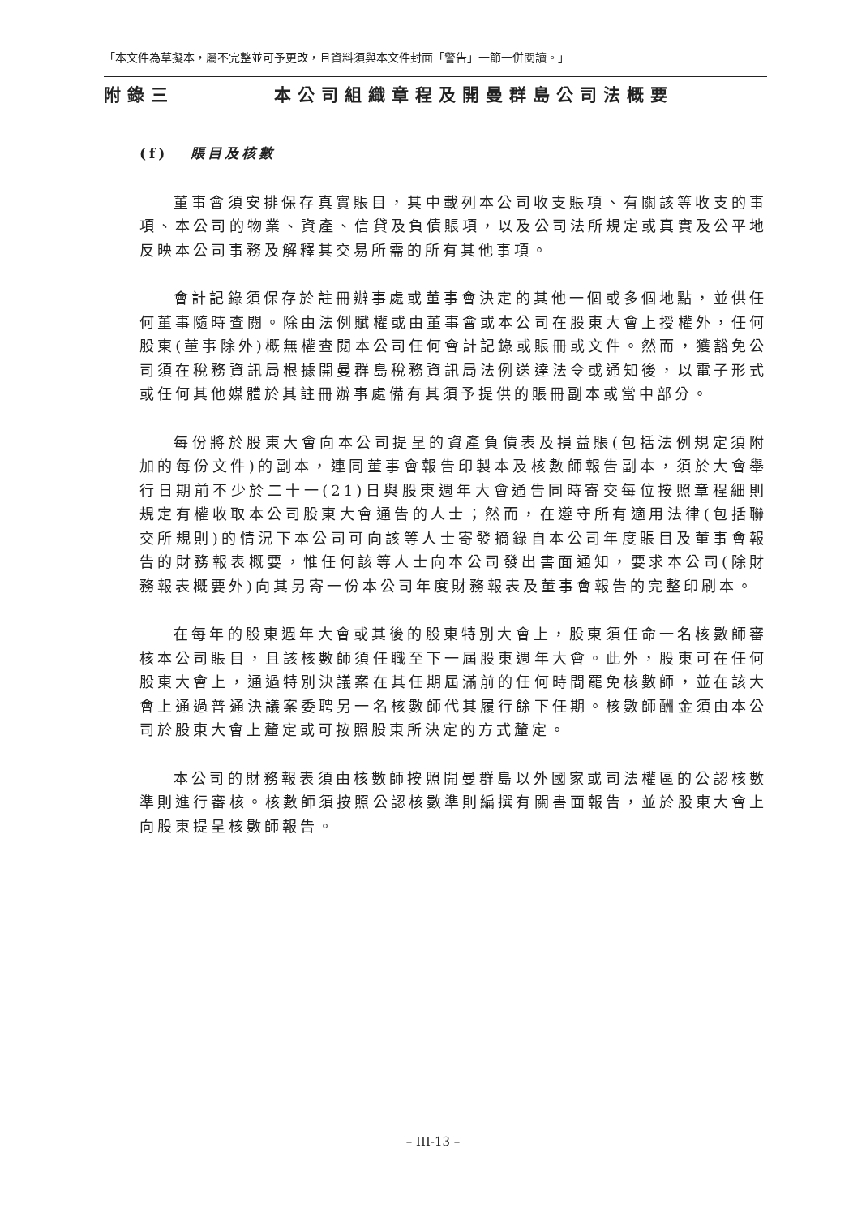「本文件為草擬本，屬不完整並可予更改，且資料須與本文件封面「警告」一節一併閱讀。」
附錄三 本公司組織章程及開曼群島公司法概要
(f) 賬目及核數
董事會須安排保存真實賬目，其中載列本公司收支賬項、有關該等收支的事項、本公司的物業、資產、信貸及負債賬項，以及公司法所規定或真實及公平地反映本公司事務及解釋其交易所需的所有其他事項。
會計記錄須保存於註冊辦事處或董事會決定的其他一個或多個地點，並供任何董事隨時查閱。除由法例賦權或由董事會或本公司在股東大會上授權外，任何股東(董事除外)概無權查閱本公司任何會計記錄或賬冊或文件。然而，獲豁免公司須在稅務資訊局根據開曼群島稅務資訊局法例送達法令或通知後，以電子形式或任何其他媒體於其註冊辦事處備有其須予提供的賬冊副本或當中部分。
每份將於股東大會向本公司提呈的資產負債表及損益賬(包括法例規定須附加的每份文件)的副本，連同董事會報告印製本及核數師報告副本，須於大會舉行日期前不少於二十一(21)日與股東週年大會通告同時寄交每位按照章程細則規定有權收取本公司股東大會通告的人士；然而，在遵守所有適用法律(包括聯交所規則)的情況下本公司可向該等人士寄發摘錄自本公司年度賬目及董事會報告的財務報表概要，惟任何該等人士向本公司發出書面通知，要求本公司(除財務報表概要外)向其另寄一份本公司年度財務報表及董事會報告的完整印刷本。
在每年的股東週年大會或其後的股東特別大會上，股東須任命一名核數師審核本公司賬目，且該核數師須任職至下一屆股東週年大會。此外，股東可在任何股東大會上，通過特別決議案在其任期屆滿前的任何時間罷免核數師，並在該大會上通過普通決議案委聘另一名核數師代其履行餘下任期。核數師酬金須由本公司於股東大會上釐定或可按照股東所決定的方式釐定。
本公司的財務報表須由核數師按照開曼群島以外國家或司法權區的公認核數準則進行審核。核數師須按照公認核數準則編撰有關書面報告，並於股東大會上向股東提呈核數師報告。
– III-13 –